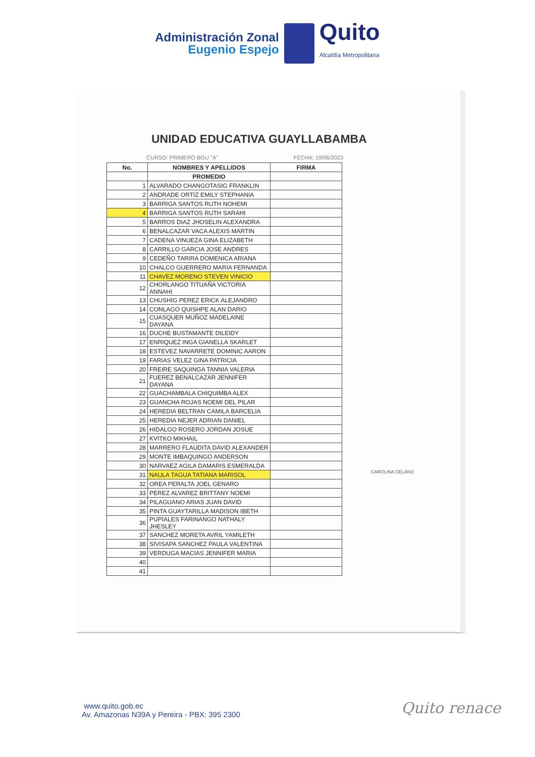Administración Zonal
Eugenio Espejo
Quito
Alcaldía Metropolitana
UNIDAD EDUCATIVA GUAYLLABAMBA
CURSO: PRIMERO BGU "A" FECHA: 19/06/2023
| No. | NOMBRES Y APELLIDOS | FIRMA |
| --- | --- | --- |
| | PROMEDIO | |
| 1 | ALVARADO CHANGOTASIG FRANKLIN | |
| 2 | ANDRADE ORTIZ EMILY STEPHANIA | |
| 3 | BARRIGA SANTOS RUTH NOHEMI | |
| 4 | BARRIGA SANTOS RUTH SARAHI | |
| 5 | BARROS DIAZ JHOSELIN ALEXANDRA | |
| 6 | BENALCAZAR VACA ALEXIS MARTIN | |
| 7 | CADENA VINUEZA GINA ELIZABETH | |
| 8 | CARRILLO GARCIA JOSE ANDRES | |
| 9 | CEDEÑO TARIRA DOMENICA ARIANA | |
| 10 | CHALCO GUERRERO MARIA FERNANDA | |
| 11 | CHAVEZ MORENO STEVEN VINICIO | |
| 12 | CHORLANGO TITUAÑA VICTORIA ANNAHI | |
| 13 | CHUSHIG PEREZ ERICK ALEJANDRO | |
| 14 | CONLAGO QUISHPE ALAN DARIO | |
| 15 | CUASQUER MUÑOZ MADELAINE DAYANA | |
| 16 | DUCHE BUSTAMANTE DILEIDY | |
| 17 | ENRIQUEZ INGA GIANELLA SKARLET | |
| 18 | ESTEVEZ NAVARRETE DOMINIC AARON | |
| 19 | FARIAS VELEZ GINA PATRICIA | |
| 20 | FREIRE SAQUINGA TANNIA VALERIA | |
| 21 | FUEREZ BENALCAZAR JENNIFER DAYANA | |
| 22 | GUACHAMBALA CHIQUIMBA ALEX | |
| 23 | GUANCHA ROJAS NOEMI DEL PILAR | |
| 24 | HEREDIA BELTRAN CAMILA BARCELIA | |
| 25 | HEREDIA NEJER ADRIAN DANIEL | |
| 26 | HIDALGO ROSERO JORDAN JOSUE | |
| 27 | KVITKO MIKHAIL | |
| 28 | MARRERO FLAUDITA DAVID ALEXANDER | |
| 29 | MONTE IMBAQUINGO ANDERSON | |
| 30 | NARVAEZ AGILA DAMARIS ESMERALDA | |
| 31 | NAULA TAGUA TATIANA MARISOL | |
| 32 | OREA PERALTA JOEL GENARO | |
| 33 | PEREZ ALVAREZ BRITTANY NOEMI | |
| 34 | PILAGUANO ARIAS JUAN DAVID | |
| 35 | PINTA GUAYTARILLA MADISON IBETH | |
| 36 | PUPIALES FARINANGO NATHALY JHESLEY | |
| 37 | SANCHEZ MORETA AVRIL YAMILETH | |
| 38 | SIVISAPA SANCHEZ PAULA VALENTINA | |
| 39 | VERDUGA MACIAS JENNIFER MARIA | |
| 40 | | |
| 41 | | |
CAROLINA CELANO
www.quito.gob.ec
Av. Amazonas N39A y Pereira - PBX: 395 2300
Quito renace